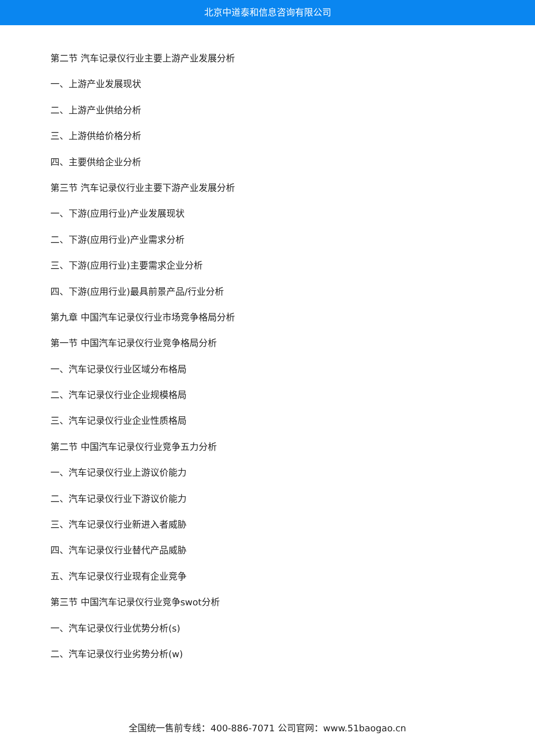北京中道泰和信息咨询有限公司
第二节 汽车记录仪行业主要上游产业发展分析
一、上游产业发展现状
二、上游产业供给分析
三、上游供给价格分析
四、主要供给企业分析
第三节 汽车记录仪行业主要下游产业发展分析
一、下游(应用行业)产业发展现状
二、下游(应用行业)产业需求分析
三、下游(应用行业)主要需求企业分析
四、下游(应用行业)最具前景产品/行业分析
第九章 中国汽车记录仪行业市场竞争格局分析
第一节 中国汽车记录仪行业竞争格局分析
一、汽车记录仪行业区域分布格局
二、汽车记录仪行业企业规模格局
三、汽车记录仪行业企业性质格局
第二节 中国汽车记录仪行业竞争五力分析
一、汽车记录仪行业上游议价能力
二、汽车记录仪行业下游议价能力
三、汽车记录仪行业新进入者威胁
四、汽车记录仪行业替代产品威胁
五、汽车记录仪行业现有企业竞争
第三节 中国汽车记录仪行业竞争swot分析
一、汽车记录仪行业优势分析(s)
二、汽车记录仪行业劣势分析(w)
全国统一售前专线：400-886-7071 公司官网：www.51baogao.cn